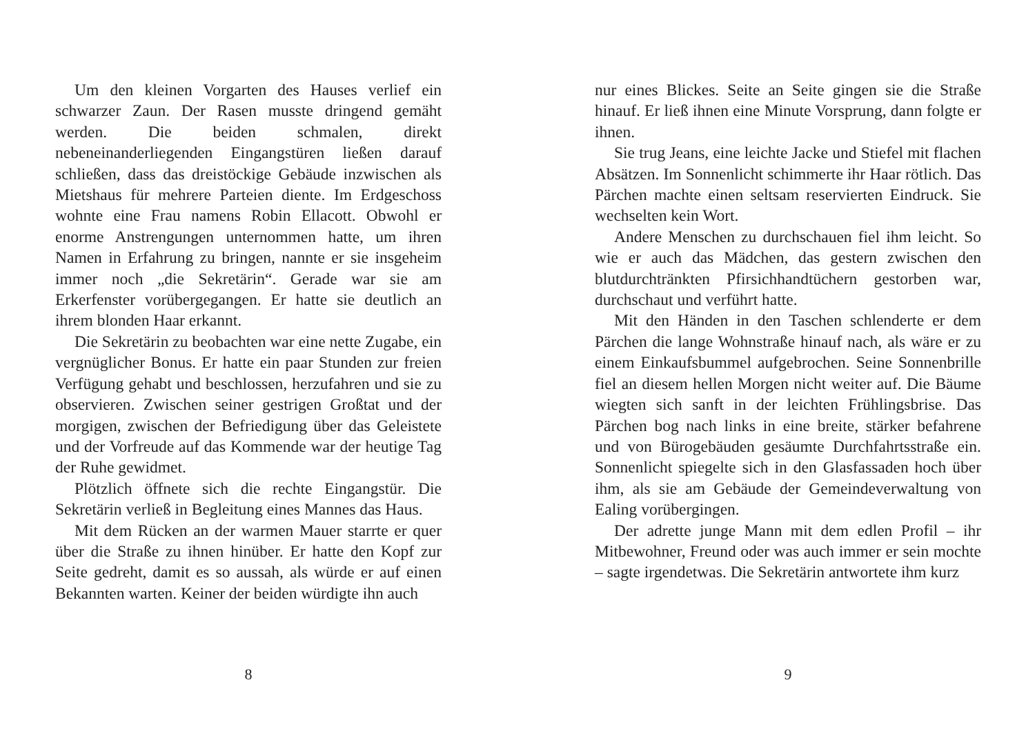Um den kleinen Vorgarten des Hauses verlief ein schwarzer Zaun. Der Rasen musste dringend gemäht werden. Die beiden schmalen, direkt nebeneinanderliegenden Eingangstüren ließen darauf schließen, dass das dreistöckige Gebäude inzwischen als Mietshaus für mehrere Parteien diente. Im Erdgeschoss wohnte eine Frau namens Robin Ellacott. Obwohl er enorme Anstrengungen unternommen hatte, um ihren Namen in Erfahrung zu bringen, nannte er sie insgeheim immer noch „die Sekretärin“. Gerade war sie am Erkerfenster vorübergegangen. Er hatte sie deutlich an ihrem blonden Haar erkannt.
Die Sekretärin zu beobachten war eine nette Zugabe, ein vergnüglicher Bonus. Er hatte ein paar Stunden zur freien Verfügung gehabt und beschlossen, herzufahren und sie zu observieren. Zwischen seiner gestrigen Großtat und der morgigen, zwischen der Befriedigung über das Geleistete und der Vorfreude auf das Kommende war der heutige Tag der Ruhe gewidmet.
Plötzlich öffnete sich die rechte Eingangstür. Die Sekretärin verließ in Begleitung eines Mannes das Haus.
Mit dem Rücken an der warmen Mauer starrte er quer über die Straße zu ihnen hinüber. Er hatte den Kopf zur Seite gedreht, damit es so aussah, als würde er auf einen Bekannten warten. Keiner der beiden würdigte ihn auch
8
nur eines Blickes. Seite an Seite gingen sie die Straße hinauf. Er ließ ihnen eine Minute Vorsprung, dann folgte er ihnen.
Sie trug Jeans, eine leichte Jacke und Stiefel mit flachen Absätzen. Im Sonnenlicht schimmerte ihr Haar rötlich. Das Pärchen machte einen seltsam reservierten Eindruck. Sie wechselten kein Wort.
Andere Menschen zu durchschauen fiel ihm leicht. So wie er auch das Mädchen, das gestern zwischen den blutdurchtränkten Pfirsichhandtüchern gestorben war, durchschaut und verführt hatte.
Mit den Händen in den Taschen schlenderte er dem Pärchen die lange Wohnstraße hinauf nach, als wäre er zu einem Einkaufsbummel aufgebrochen. Seine Sonnenbrille fiel an diesem hellen Morgen nicht weiter auf. Die Bäume wiegten sich sanft in der leichten Frühlingsbrise. Das Pärchen bog nach links in eine breite, stärker befahrene und von Bürogebäuden gesäumte Durchfahrtsstraße ein. Sonnenlicht spiegelte sich in den Glasfassaden hoch über ihm, als sie am Gebäude der Gemeindeverwaltung von Ealing vorübergingen.
Der adrette junge Mann mit dem edlen Profil – ihr Mitbewohner, Freund oder was auch immer er sein mochte – sagte irgendetwas. Die Sekretärin antwortete ihm kurz
9